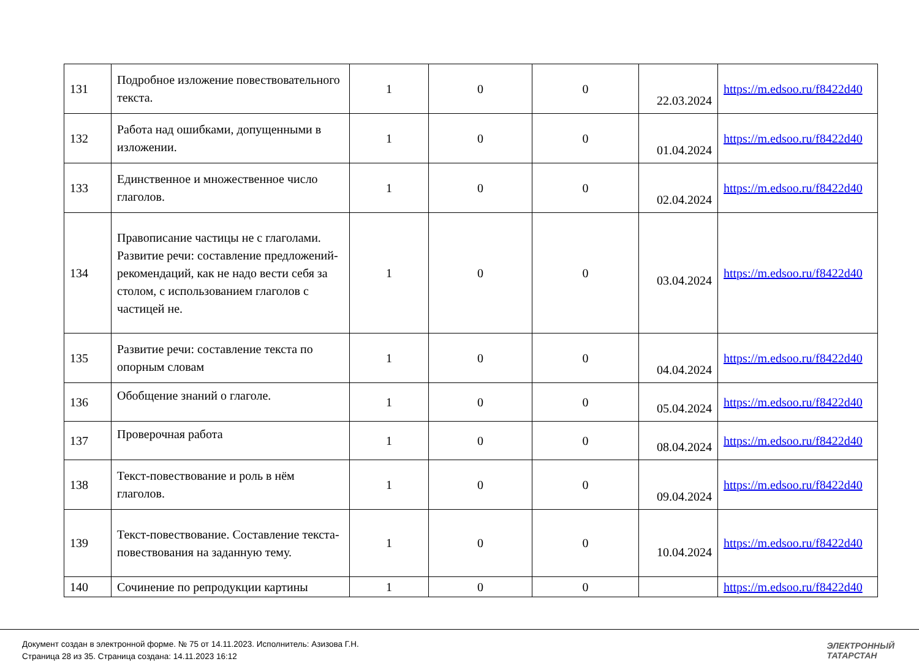| 131 | Подробное изложение повествовательного текста. | 1 | 0 | 0 | 22.03.2024 | https://m.edsoo.ru/f8422d40 |
| 132 | Работа над ошибками, допущенными в изложении. | 1 | 0 | 0 | 01.04.2024 | https://m.edsoo.ru/f8422d40 |
| 133 | Единственное и множественное число глаголов. | 1 | 0 | 0 | 02.04.2024 | https://m.edsoo.ru/f8422d40 |
| 134 | Правописание частицы не с глаголами. Развитие речи: составление предложений- рекомендаций, как не надо вести себя за столом, с использованием глаголов с частицей не. | 1 | 0 | 0 | 03.04.2024 | https://m.edsoo.ru/f8422d40 |
| 135 | Развитие речи: составление текста по опорным словам | 1 | 0 | 0 | 04.04.2024 | https://m.edsoo.ru/f8422d40 |
| 136 | Обобщение знаний о глаголе. | 1 | 0 | 0 | 05.04.2024 | https://m.edsoo.ru/f8422d40 |
| 137 | Проверочная работа | 1 | 0 | 0 | 08.04.2024 | https://m.edsoo.ru/f8422d40 |
| 138 | Текст-повествование и роль в нём глаголов. | 1 | 0 | 0 | 09.04.2024 | https://m.edsoo.ru/f8422d40 |
| 139 | Текст-повествование. Составление текста- повествования на заданную тему. | 1 | 0 | 0 | 10.04.2024 | https://m.edsoo.ru/f8422d40 |
| 140 | Сочинение по репродукции картины | 1 | 0 | 0 | | https://m.edsoo.ru/f8422d40 |
Документ создан в электронной форме. № 75 от 14.11.2023. Исполнитель: Азизова Г.Н.
Страница 28 из 35. Страница создана: 14.11.2023 16:12
ЭЛЕКТРОННЫЙ
ТАТАРСТАН